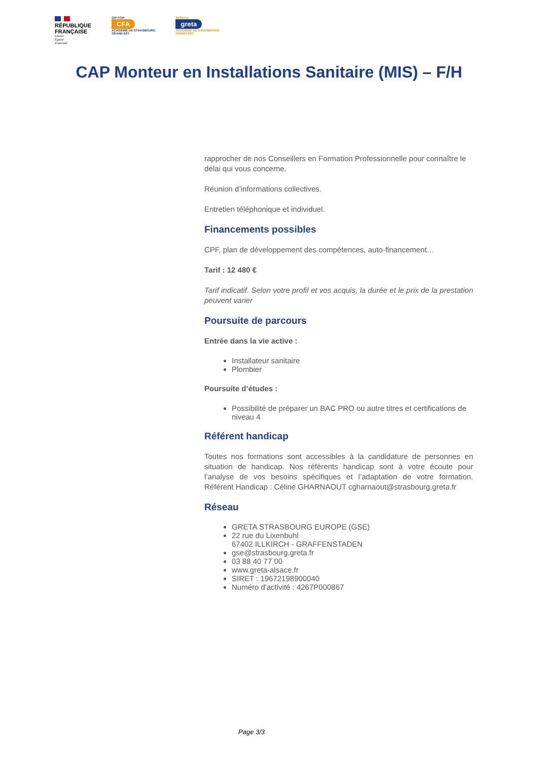RÉPUBLIQUE
FRANÇAISE
Liberté
Égalité
Fraternité
GIP FCIP
CFA
ACADÉMIE DE STRASBOURG
GRAND EST
RÉSEAU
greta
ACADÉMIE DE STRASBOURG
GRAND EST
CAP Monteur en Installations Sanitaire (MIS) – F/H
rapprocher de nos Conseillers en Formation Professionnelle pour connaître le délai qui vous concerne.
Réunion d’informations collectives.
Entretien téléphonique et individuel.
Financements possibles
CPF, plan de développement des compétences, auto-financement…
Tarif : 12 480 €
Tarif indicatif. Selon votre profil et vos acquis, la durée et le prix de la prestation peuvent varier
Poursuite de parcours
Entrée dans la vie active :
Installateur sanitaire
Plombier
Poursuite d’études :
Possibilité de préparer un BAC PRO ou autre titres et certifications de niveau 4
Référent handicap
Toutes nos formations sont accessibles à la candidature de personnes en situation de handicap. Nos référents handicap sont à votre écoute pour l’analyse de vos besoins spécifiques et l’adaptation de votre formation. Référent Handicap : Céline GHARNAOUT cgharnaout@strasbourg.greta.fr
Réseau
GRETA STRASBOURG EUROPE (GSE)
22 rue du Lixenbuhl
67402 ILLKIRCH - GRAFFENSTADEN
gse@strasbourg.greta.fr
03 88 40 77 00
www.greta-alsace.fr
SIRET : 19672198900040
Numéro d'activité : 4267P000867
Page 3/3